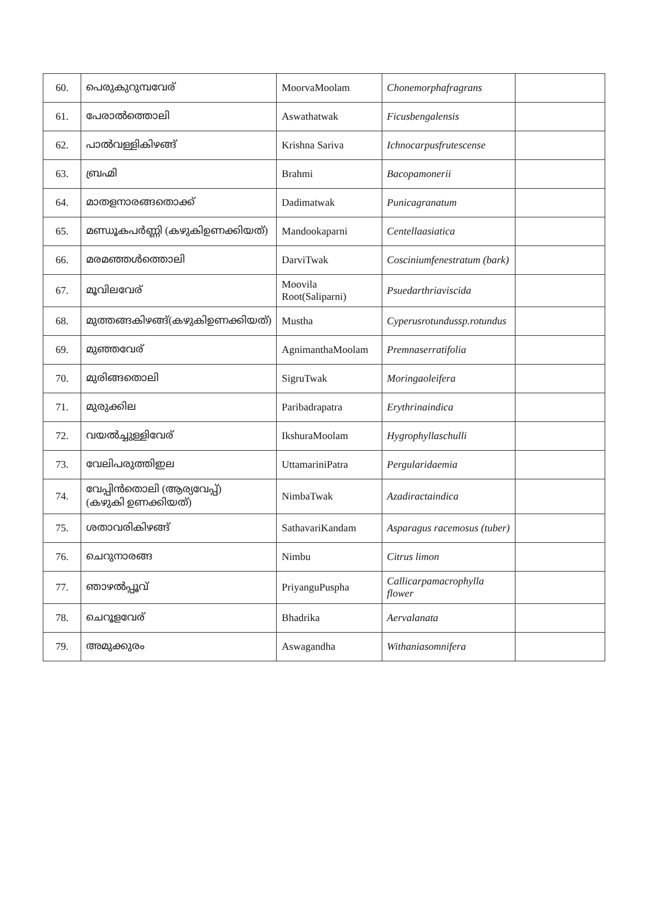| 60. | പെരുകുറുമ്പവേര് | MoorvaMoolam | Chonemorphafragrans | |
| 61. | പേരാൽത്തൊലി | Aswathatwak | Ficusbengalensis | |
| 62. | പാൽവള്ളികിഴങ്ങ് | Krishna Sariva | Ichnocarpusfrutescense | |
| 63. | ബ്രഹ്മി | Brahmi | Bacopamonerii | |
| 64. | മാതളനാരങ്ങതൊക്ക് | Dadimatwak | Punicagranatum | |
| 65. | മണ്ഡൂകപർണ്ണി (കഴുകിഉണക്കിയത്) | Mandookaparni | Centellaasiatica | |
| 66. | മരമഞ്ഞൾത്തൊലി | DarviTwak | Cosciniumfenestratum (bark) | |
| 67. | മൂവിലവേര് | Moovila Root(Saliparni) | Psuedarthriaviscida | |
| 68. | മുത്തങ്ങകിഴങ്ങ്(കഴുകിഉണക്കിയത്) | Mustha | Cyperusrotundussp.rotundus | |
| 69. | മുഞ്ഞവേര് | AgnimanthaMoolam | Premnaserratifolia | |
| 70. | മുരിങ്ങതൊലി | SigruTwak | Moringaoleifera | |
| 71. | മുരുക്കില | Paribadrapatra | Erythrinaindica | |
| 72. | വയൽച്ചുള്ളിവേര് | IkshuraMoolam | Hygrophyllaschulli | |
| 73. | വേലിപരുത്തിഇല | UttamariniPatra | Pergularidaemia | |
| 74. | വേപ്പിൻതൊലി (ആര്യവേപ്പ്) (കഴുകി ഉണക്കിയത്) | NimbaTwak | Azadiractaindica | |
| 75. | ശതാവരികിഴങ്ങ് | SathavariKandam | Asparagus racemosus (tuber) | |
| 76. | ചെറുനാരങ്ങ | Nimbu | Citrus limon | |
| 77. | ഞാഴൽപ്പൂവ് | PriyanguPuspha | Callicarpamacrophylla flower | |
| 78. | ചെറൂളവേര് | Bhadrika | Aervalanata | |
| 79. | അമുക്കുരം | Aswagandha | Withaniasomnifera | |